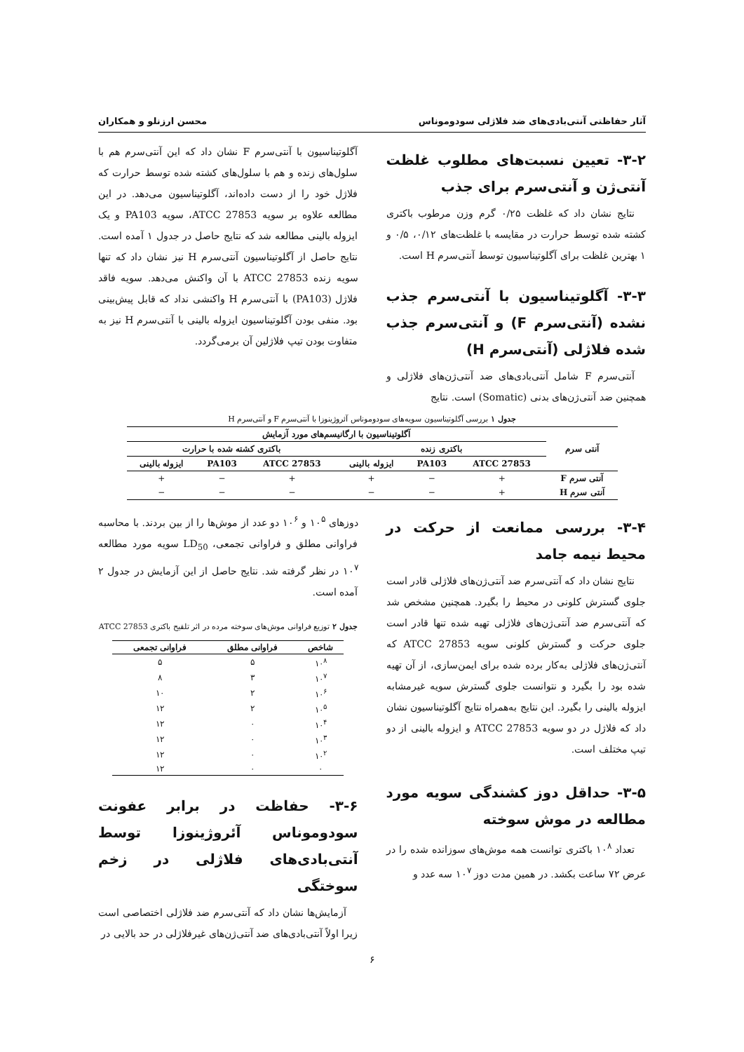آثار حفاظتی آنتی‌بادی‌های ضد فلاژلی سودوموناس محسن ارزنلو و همکاران
۳-۲- تعیین نسبت‌های مطلوب غلظت آنتی‌ژن و آنتی‌سرم برای جذب
نتایج نشان داد که غلظت ۰/۲۵ گرم وزن مرطوب باکتری کشته شده توسط حرارت در مقایسه با غلظت‌های ۰/۱۲، ۰/۵ و ۱ بهترین غلظت برای آگلوتیناسیون توسط آنتی‌سرم H است.
۳-۳- آگلوتیناسیون با آنتی‌سرم جذب نشده (آنتی‌سرم F) و آنتی‌سرم جذب شده فلاژلی (آنتی‌سرم H)
آنتی‌سرم F شامل آنتی‌بادی‌های ضد آنتی‌ژن‌های فلاژلی و همچنین ضد آنتی‌ژن‌های بدنی (Somatic) است. نتایج
آگلوتیناسیون با آنتی‌سرم F نشان داد که این آنتی‌سرم هم با سلول‌های زنده و هم با سلول‌های کشته شده توسط حرارت که فلاژل خود را از دست داده‌اند، آگلوتیناسیون می‌دهد. در این مطالعه علاوه بر سویه ATCC 27853، سویه PA103 و یک ایزوله بالینی مطالعه شد که نتایج حاصل در جدول ۱ آمده است. نتایج حاصل از آگلوتیناسیون آنتی‌سرم H نیز نشان داد که تنها سویه زنده ATCC 27853 با آن واکنش می‌دهد. سویه فاقد فلاژل (PA103) با آنتی‌سرم H واکنشی نداد که قابل پیش‌بینی بود. منفی بودن آگلوتیناسیون ایزوله بالینی با آنتی‌سرم H نیز به متفاوت بودن تیپ فلاژلین آن برمی‌گردد.
جدول ۱ بررسی آگلوتیناسیون سویه‌های سودوموناس آئروژینوزا با آنتی‌سرم F و آنتی‌سرم H
| آنتی سرم | آگلوتیناسیون با ارگانیسم‌های مورد آزمایش | | | | | |
| --- | --- | --- | --- | --- | --- | --- |
| | باکتری زنده | | | باکتری کشته شده با حرارت | | |
| | ATCC 27853 | PA103 | ایزوله بالینی | ATCC 27853 | PA103 | ایزوله بالینی |
| آنتی سرم F | + | − | + | + | − | + |
| آنتی سرم H | + | − | − | − | − | − |
۳-۴- بررسی ممانعت از حرکت در محیط نیمه جامد
نتایج نشان داد که آنتی‌سرم ضد آنتی‌ژن‌های فلاژلی قادر است جلوی گسترش کلونی در محیط را بگیرد. همچنین مشخص شد که آنتی‌سرم ضد آنتی‌ژن‌های فلاژلی تهیه شده تنها قادر است جلوی حرکت و گسترش کلونی سویه ATCC 27853 که آنتی‌ژن‌های فلاژلی به‌کار برده شده برای ایمن‌سازی، از آن تهیه شده بود را بگیرد و نتوانست جلوی گسترش سویه غیرمشابه ایزوله بالینی را بگیرد. این نتایج به‌همراه نتایج آگلوتیناسیون نشان داد که فلاژل در دو سویه ATCC 27853 و ایزوله بالینی از دو تیپ مختلف است.
۳-۵- حداقل دوز کشندگی سویه مورد مطالعه در موش سوخته
تعداد ۱۰<sup>۸</sup> باکتری توانست همه موش‌های سوزانده شده را در عرض ۷۲ ساعت بکشد. در همین مدت دوز ۱۰<sup>۷</sup> سه عدد و
دوزهای ۱۰<sup>۵</sup> و ۱۰<sup>۶</sup> دو عدد از موش‌ها را از بین بردند. با محاسبه فراوانی مطلق و فراوانی تجمعی، LD<sub>50</sub> سویه مورد مطالعه ۱۰<sup>۷</sup> در نظر گرفته شد. نتایج حاصل از این آزمایش در جدول ۲ آمده است.
جدول ۲ توزیع فراوانی موش‌های سوخته مرده در اثر تلقیح باکتری ATCC 27853
| شاخص | فراوانی مطلق | فراوانی تجمعی |
| --- | --- | --- |
| ۱۰<sup>۸</sup> | ۵ | ۵ |
| ۱۰<sup>۷</sup> | ۳ | ۸ |
| ۱۰<sup>۶</sup> | ۲ | ۱۰ |
| ۱۰<sup>۵</sup> | ۲ | ۱۲ |
| ۱۰<sup>۴</sup> | ۰ | ۱۲ |
| ۱۰<sup>۳</sup> | ۰ | ۱۲ |
| ۱۰<sup>۲</sup> | ۰ | ۱۲ |
| ۰ | ۰ | ۱۲ |
۳-۶- حفاظت در برابر عفونت سودوموناس آئروژینوزا توسط آنتی‌بادی‌های فلاژلی در زخم سوختگی
آزمایش‌ها نشان داد که آنتی‌سرم ضد فلاژلی اختصاصی است زیرا اولاً آنتی‌بادی‌های ضد آنتی‌ژن‌های غیرفلاژلی در حد بالایی در
۶